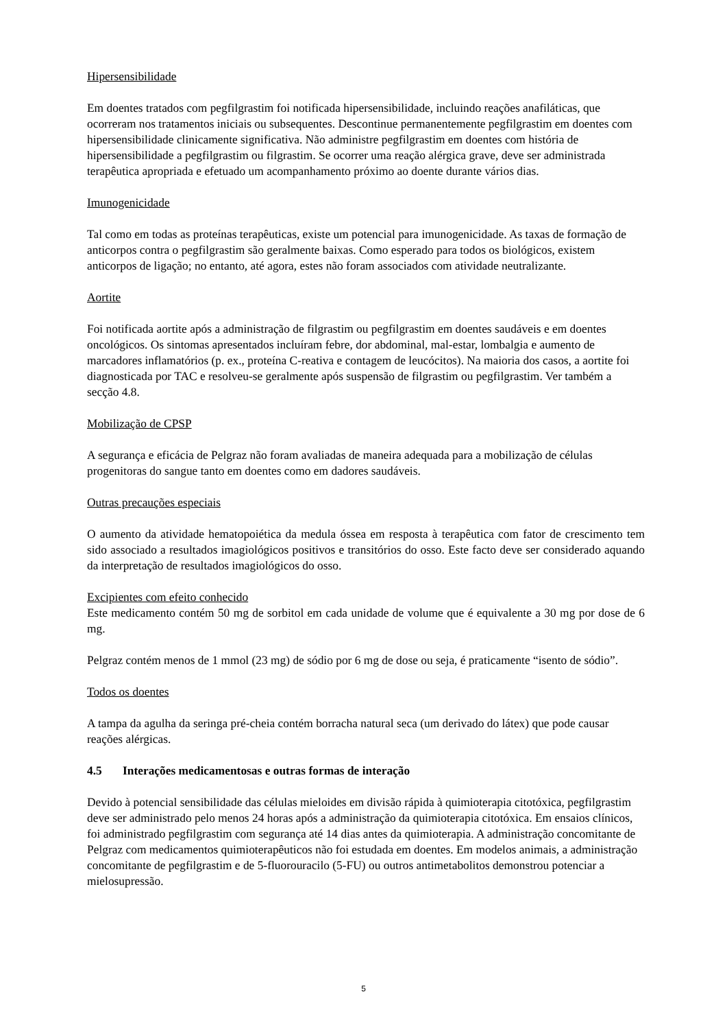Hipersensibilidade
Em doentes tratados com pegfilgrastim foi notificada hipersensibilidade, incluindo reações anafiláticas, que ocorreram nos tratamentos iniciais ou subsequentes. Descontinue permanentemente pegfilgrastim em doentes com hipersensibilidade clinicamente significativa. Não administre pegfilgrastim em doentes com história de hipersensibilidade a pegfilgrastim ou filgrastim. Se ocorrer uma reação alérgica grave, deve ser administrada terapêutica apropriada e efetuado um acompanhamento próximo ao doente durante vários dias.
Imunogenicidade
Tal como em todas as proteínas terapêuticas, existe um potencial para imunogenicidade. As taxas de formação de anticorpos contra o pegfilgrastim são geralmente baixas. Como esperado para todos os biológicos, existem anticorpos de ligação; no entanto, até agora, estes não foram associados com atividade neutralizante.
Aortite
Foi notificada aortite após a administração de filgrastim ou pegfilgrastim em doentes saudáveis e em doentes oncológicos. Os sintomas apresentados incluíram febre, dor abdominal, mal-estar, lombalgia e aumento de marcadores inflamatórios (p. ex., proteína C-reativa e contagem de leucócitos). Na maioria dos casos, a aortite foi diagnosticada por TAC e resolveu-se geralmente após suspensão de filgrastim ou pegfilgrastim. Ver também a secção 4.8.
Mobilização de CPSP
A segurança e eficácia de Pelgraz não foram avaliadas de maneira adequada para a mobilização de células progenitoras do sangue tanto em doentes como em dadores saudáveis.
Outras precauções especiais
O aumento da atividade hematopoiética da medula óssea em resposta à terapêutica com fator de crescimento tem sido associado a resultados imagiológicos positivos e transitórios do osso. Este facto deve ser considerado aquando da interpretação de resultados imagiológicos do osso.
Excipientes com efeito conhecido
Este medicamento contém 50 mg de sorbitol em cada unidade de volume que é equivalente a 30 mg por dose de 6 mg.
Pelgraz contém menos de 1 mmol (23 mg) de sódio por 6 mg de dose ou seja, é praticamente “isento de sódio”.
Todos os doentes
A tampa da agulha da seringa pré-cheia contém borracha natural seca (um derivado do látex) que pode causar reações alérgicas.
4.5 Interações medicamentosas e outras formas de interação
Devido à potencial sensibilidade das células mieloides em divisão rápida à quimioterapia citotóxica, pegfilgrastim deve ser administrado pelo menos 24 horas após a administração da quimioterapia citotóxica. Em ensaios clínicos, foi administrado pegfilgrastim com segurança até 14 dias antes da quimioterapia. A administração concomitante de Pelgraz com medicamentos quimioterapêuticos não foi estudada em doentes. Em modelos animais, a administração concomitante de pegfilgrastim e de 5-fluorouracilo (5-FU) ou outros antimetabolitos demonstrou potenciar a mielosupressão.
5